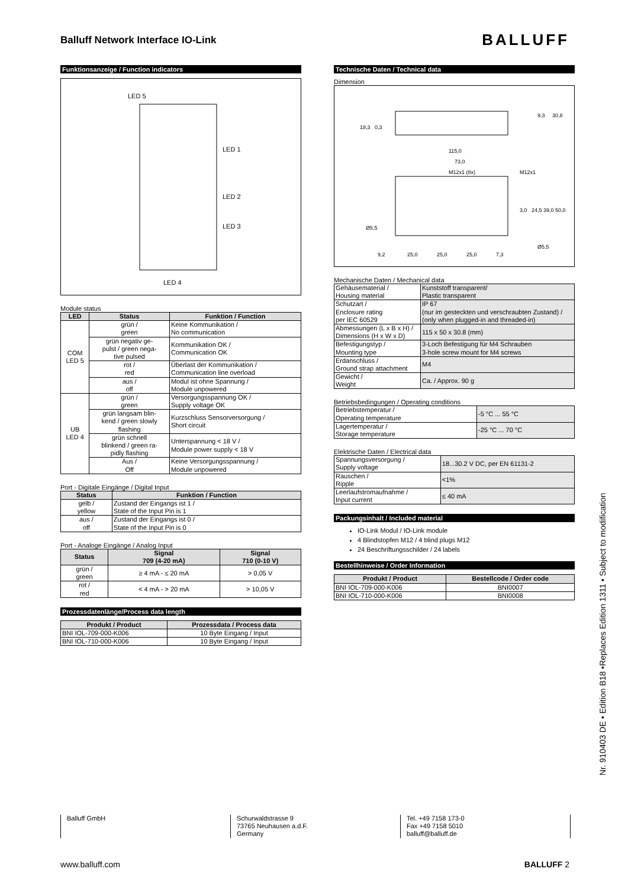Balluff Network Interface IO-Link
BALLUFF
Funktionsanzeige / Function indicators
LED 5
LED 1
LED 2
LED 3
LED 4
Module status
| LED | Status | Funktion / Function |
| --- | --- | --- |
| COM LED 5 | grün / green | Keine Kommunikation / No communication |
| | grün negativ ge- pulst / green nega- tive pulsed | Kommunikation OK / Communication OK |
| | rot / red | Überlast der Kommunikation / Communication line overload |
| | aus / off | Modul ist ohne Spannung / Module unpowered |
| UB LED 4 | grün / green | Versorgungsspannung OK / Supply voltage OK |
| | grün langsam blin- kend / green slowly flashing | Kurzschluss Sensorversorgung / Short circuit |
| | grün schnell blinkend / green ra- pidly flashing | Unterspannung < 18 V / Module power supply < 18 V |
| | Aus / Off | Keine Versorgungsspannung / Module unpowered |
Port - Digitale Eingänge / Digital Input
| Status | Funktion / Function |
| --- | --- |
| gelb / yellow | Zustand der Eingangs ist 1 / State of the Input Pin is 1 |
| aus / off | Zustand der Eingangs ist 0 / State of the Input Pin is 0 |
Port - Analoge Eingänge / Analog Input
| Status | Signal 709 (4-20 mA) | Signal 710 (0-10 V) |
| --- | --- | --- |
| grün / green | ≥ 4 mA - ≤ 20 mA | > 0,05 V |
| rot / red | < 4 mA - > 20 mA | > 10,05 V |
Prozessdatenlänge/Process data length
| Produkt / Product | Prozessdata / Process data |
| --- | --- |
| BNI IOL-709-000-K006 | 10 Byte Eingang / Input |
| BNI IOL-710-000-K006 | 10 Byte Eingang / Input |
Technische Daten / Technical data
Dimension
18,3
0,3
9,3
30,8
115,0
73,0
M12x1 (8x)
M12x1
Ø5,5
3,0
24,5
39,0
50,0
Ø5,5
9,2
25,0
25,0
25,0
7,3
Mechanische Daten / Mechanical data
| Gehäusematerial / Housing material | Kunststoff transparent/ Plastic transparent |
| Schutzart / Enclosure rating per IEC 60529 | IP 67 (nur im gesteckten und verschraubten Zustand) / (only when plugged-in and threaded-in) |
| Abmessungen (L x B x H) / Dimensions (H x W x D) | 115 x 50 x 30.8 (mm) |
| Befestigungstyp / Mounting type | 3-Loch Befestigung für M4 Schrauben 3-hole screw mount for M4 screws |
| Erdanschluss / Ground strap attachment | M4 |
| Gewicht / Weight | Ca. / Approx. 90 g |
Betriebsbedingungen / Operating conditions
| Betriebstemperatur / Operating temperature | -5 °C ... 55 °C |
| Lagertemperatur / Storage temperature | -25 °C ... 70 °C |
Elektrische Daten / Electrical data
| Spannungsversorgung / Supply voltage | 18...30.2 V DC, per EN 61131-2 |
| Rauschen / Ripple | <1% |
| Leerlaufstromaufnahme / Input current | ≤ 40 mA |
Packungsinhalt / Included material
IO-Link Modul / IO-Link module
4 Blindstopfen M12 / 4 blind plugs M12
24 Beschriftungsschilder / 24 labels
Bestellhinweise / Order Information
| Produkt / Product | Bestellcode / Order code |
| --- | --- |
| BNI IOL-709-000-K006 | BNI0007 |
| BNI IOL-710-000-K006 | BNI0008 |
Nr. 910403 DE • Edition B18 •Replaces Edition 1311 • Subject to modification
Balluff GmbH Schurwaldstrasse 9
73765 Neuhausen a.d.F.
Germany
Tel. +49 7158 173-0
Fax +49 7158 5010
balluff@balluff.de
www.balluff.com BALLUFF 2